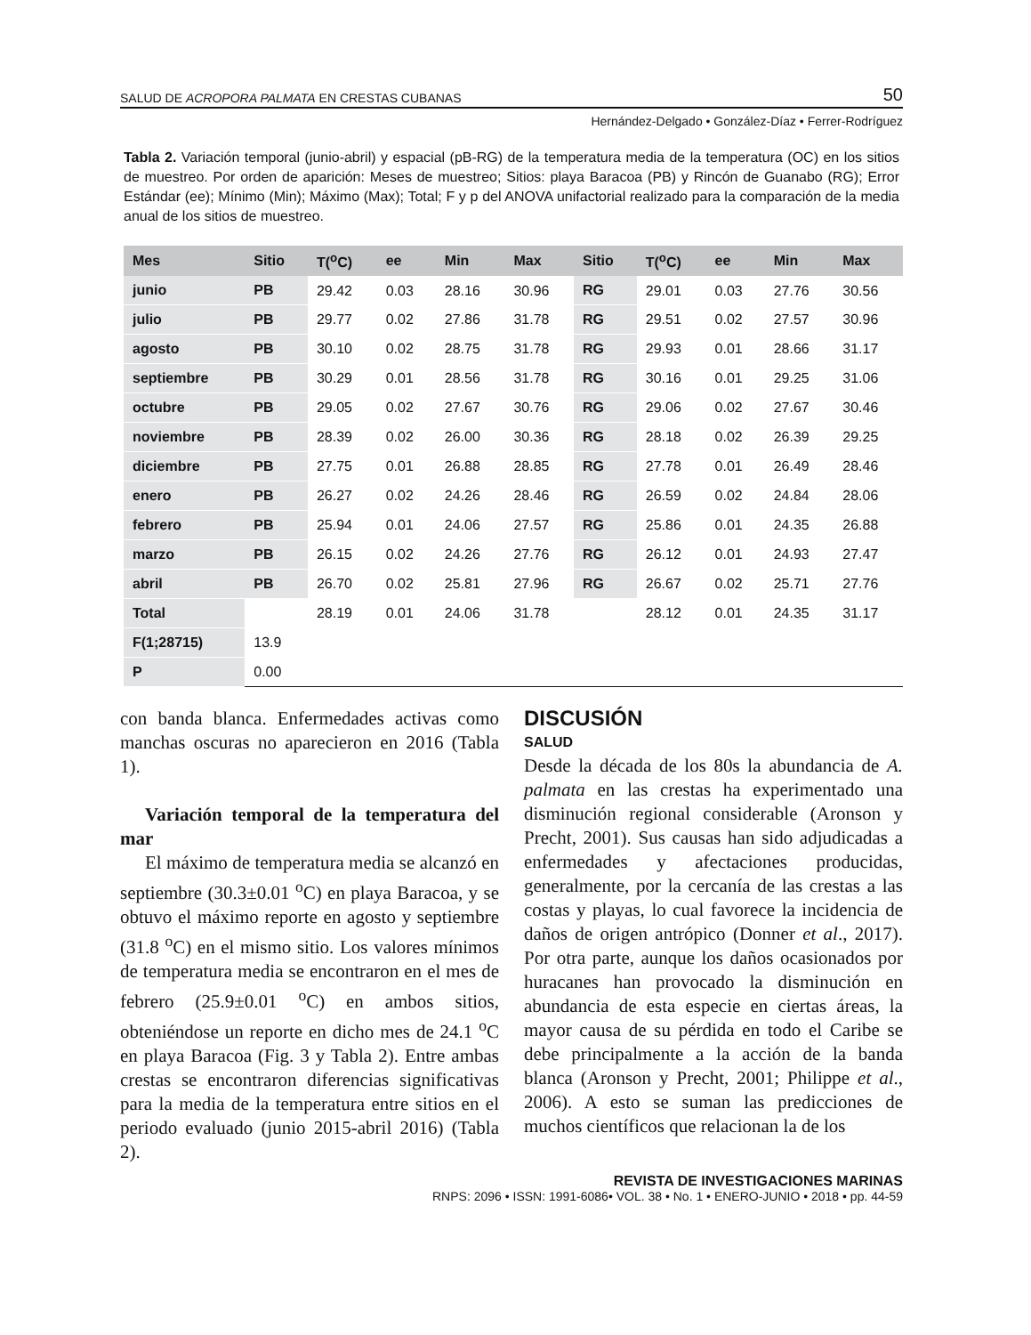SALUD DE ACROPORA PALMATA EN CRESTAS CUBANAS 50
Hernández-Delgado • González-Díaz • Ferrer-Rodríguez
Tabla 2. Variación temporal (junio-abril) y espacial (pB-RG) de la temperatura media de la temperatura (OC) en los sitios de muestreo. Por orden de aparición: Meses de muestreo; Sitios: playa Baracoa (PB) y Rincón de Guanabo (RG); Error Estándar (ee); Mínimo (Min); Máximo (Max); Total; F y p del ANOVA unifactorial realizado para la comparación de la media anual de los sitios de muestreo.
| Mes | Sitio | T(<sup>o</sup>C) | ee | Min | Max | Sitio | T(<sup>o</sup>C) | ee | Min | Max |
| --- | --- | --- | --- | --- | --- | --- | --- | --- | --- | --- |
| junio | PB | 29.42 | 0.03 | 28.16 | 30.96 | RG | 29.01 | 0.03 | 27.76 | 30.56 |
| julio | PB | 29.77 | 0.02 | 27.86 | 31.78 | RG | 29.51 | 0.02 | 27.57 | 30.96 |
| agosto | PB | 30.10 | 0.02 | 28.75 | 31.78 | RG | 29.93 | 0.01 | 28.66 | 31.17 |
| septiembre | PB | 30.29 | 0.01 | 28.56 | 31.78 | RG | 30.16 | 0.01 | 29.25 | 31.06 |
| octubre | PB | 29.05 | 0.02 | 27.67 | 30.76 | RG | 29.06 | 0.02 | 27.67 | 30.46 |
| noviembre | PB | 28.39 | 0.02 | 26.00 | 30.36 | RG | 28.18 | 0.02 | 26.39 | 29.25 |
| diciembre | PB | 27.75 | 0.01 | 26.88 | 28.85 | RG | 27.78 | 0.01 | 26.49 | 28.46 |
| enero | PB | 26.27 | 0.02 | 24.26 | 28.46 | RG | 26.59 | 0.02 | 24.84 | 28.06 |
| febrero | PB | 25.94 | 0.01 | 24.06 | 27.57 | RG | 25.86 | 0.01 | 24.35 | 26.88 |
| marzo | PB | 26.15 | 0.02 | 24.26 | 27.76 | RG | 26.12 | 0.01 | 24.93 | 27.47 |
| abril | PB | 26.70 | 0.02 | 25.81 | 27.96 | RG | 26.67 | 0.02 | 25.71 | 27.76 |
| Total | | 28.19 | 0.01 | 24.06 | 31.78 | | 28.12 | 0.01 | 24.35 | 31.17 |
| F(1;28715) | 13.9 | | | | | | | | | |
| P | 0.00 | | | | | | | | | |
con banda blanca. Enfermedades activas como manchas oscuras no aparecieron en 2016 (Tabla 1).
Variación temporal de la temperatura del mar
El máximo de temperatura media se alcanzó en septiembre (30.3±0.01 <sup>o</sup>C) en playa Baracoa, y se obtuvo el máximo reporte en agosto y septiembre (31.8 <sup>o</sup>C) en el mismo sitio. Los valores mínimos de temperatura media se encontraron en el mes de febrero (25.9±0.01 <sup>o</sup>C) en ambos sitios, obteniéndose un reporte en dicho mes de 24.1 <sup>o</sup>C en playa Baracoa (Fig. 3 y Tabla 2). Entre ambas crestas se encontraron diferencias significativas para la media de la temperatura entre sitios en el periodo evaluado (junio 2015-abril 2016) (Tabla 2).
DISCUSIÓN
SALUD
Desde la década de los 80s la abundancia de A. palmata en las crestas ha experimentado una disminución regional considerable (Aronson y Precht, 2001). Sus causas han sido adjudicadas a enfermedades y afectaciones producidas, generalmente, por la cercanía de las crestas a las costas y playas, lo cual favorece la incidencia de daños de origen antrópico (Donner et al., 2017). Por otra parte, aunque los daños ocasionados por huracanes han provocado la disminución en abundancia de esta especie en ciertas áreas, la mayor causa de su pérdida en todo el Caribe se debe principalmente a la acción de la banda blanca (Aronson y Precht, 2001; Philippe et al., 2006). A esto se suman las predicciones de muchos científicos que relacionan la de los
REVISTA DE INVESTIGACIONES MARINAS
RNPS: 2096 • ISSN: 1991-6086• VOL. 38 • No. 1 • ENERO-JUNIO • 2018 • pp. 44-59